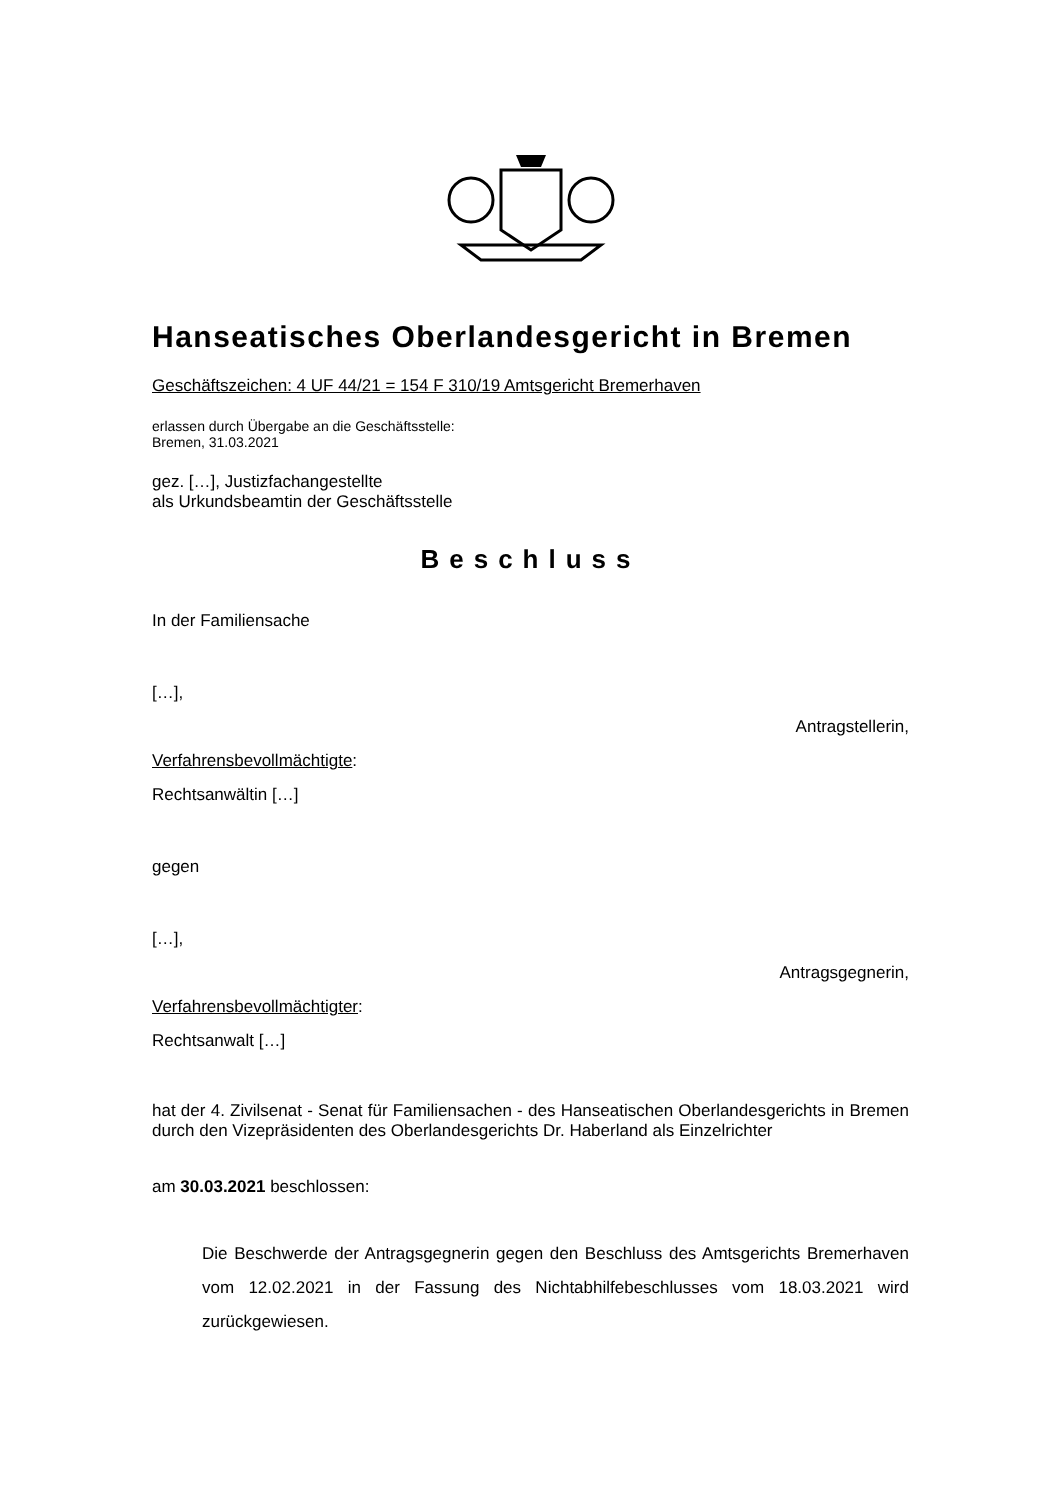Hanseatisches Oberlandesgericht in Bremen
Geschäftszeichen: 4 UF 44/21 = 154 F 310/19 Amtsgericht Bremerhaven
erlassen durch Übergabe an die Geschäftsstelle:
Bremen, 31.03.2021
gez. […], Justizfachangestellte
als Urkundsbeamtin der Geschäftsstelle
Beschluss
In der Familiensache
[…],
Antragstellerin,
Verfahrensbevollmächtigte:
Rechtsanwältin […]
gegen
[…],
Antragsgegnerin,
Verfahrensbevollmächtigter:
Rechtsanwalt […]
hat der 4. Zivilsenat - Senat für Familiensachen - des Hanseatischen Oberlandesgerichts in Bremen durch den Vizepräsidenten des Oberlandesgerichts Dr. Haberland als Einzelrichter
am 30.03.2021 beschlossen:
Die Beschwerde der Antragsgegnerin gegen den Beschluss des Amtsgerichts Bremerhaven vom 12.02.2021 in der Fassung des Nichtabhilfebeschlusses vom 18.03.2021 wird zurückgewiesen.